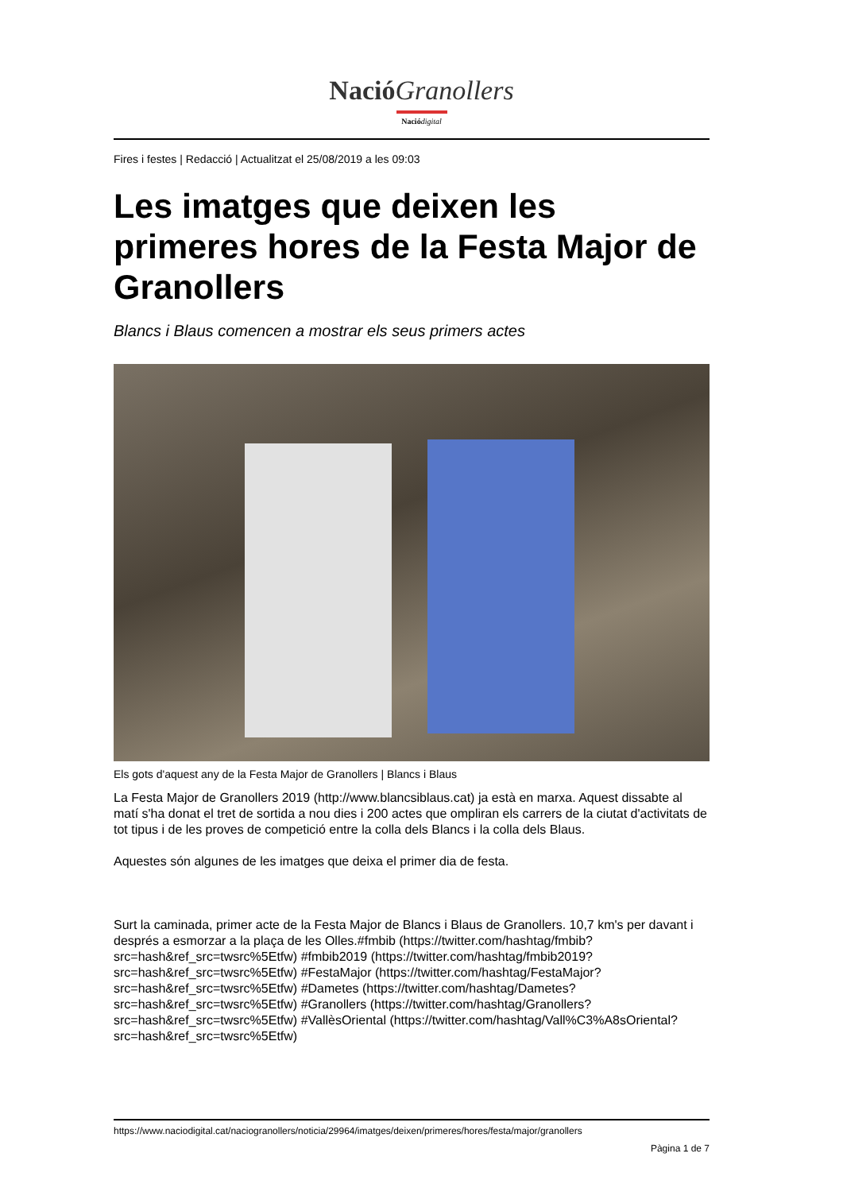Nació Granollers
Nació digital
Fires i festes | Redacció | Actualitzat el 25/08/2019 a les 09:03
Les imatges que deixen les primeres hores de la Festa Major de Granollers
Blancs i Blaus comencen a mostrar els seus primers actes
Els gots d'aquest any de la Festa Major de Granollers | Blancs i Blaus
La Festa Major de Granollers 2019 (http://www.blancsiblaus.cat) ja està en marxa. Aquest dissabte al matí s'ha donat el tret de sortida a nou dies i 200 actes que ompliran els carrers de la ciutat d'activitats de tot tipus i de les proves de competició entre la colla dels Blancs i la colla dels Blaus.
Aquestes són algunes de les imatges que deixa el primer dia de festa.
Surt la caminada, primer acte de la Festa Major de Blancs i Blaus de Granollers. 10,7 km's per davant i després a esmorzar a la plaça de les Olles.#fmbib (https://twitter.com/hashtag/fmbib?src=hash&ref_src=twsrc%5Etfw) #fmbib2019 (https://twitter.com/hashtag/fmbib2019?src=hash&ref_src=twsrc%5Etfw) #FestaMajor (https://twitter.com/hashtag/FestaMajor?src=hash&ref_src=twsrc%5Etfw) #Dametes (https://twitter.com/hashtag/Dametes?src=hash&ref_src=twsrc%5Etfw) #Granollers (https://twitter.com/hashtag/Granollers?src=hash&ref_src=twsrc%5Etfw) #VallèsOriental (https://twitter.com/hashtag/Vall%C3%A8sOriental?src=hash&ref_src=twsrc%5Etfw)
https://www.naciodigital.cat/naciogranollers/noticia/29964/imatges/deixen/primeres/hores/festa/major/granollers
Pàgina 1 de 7